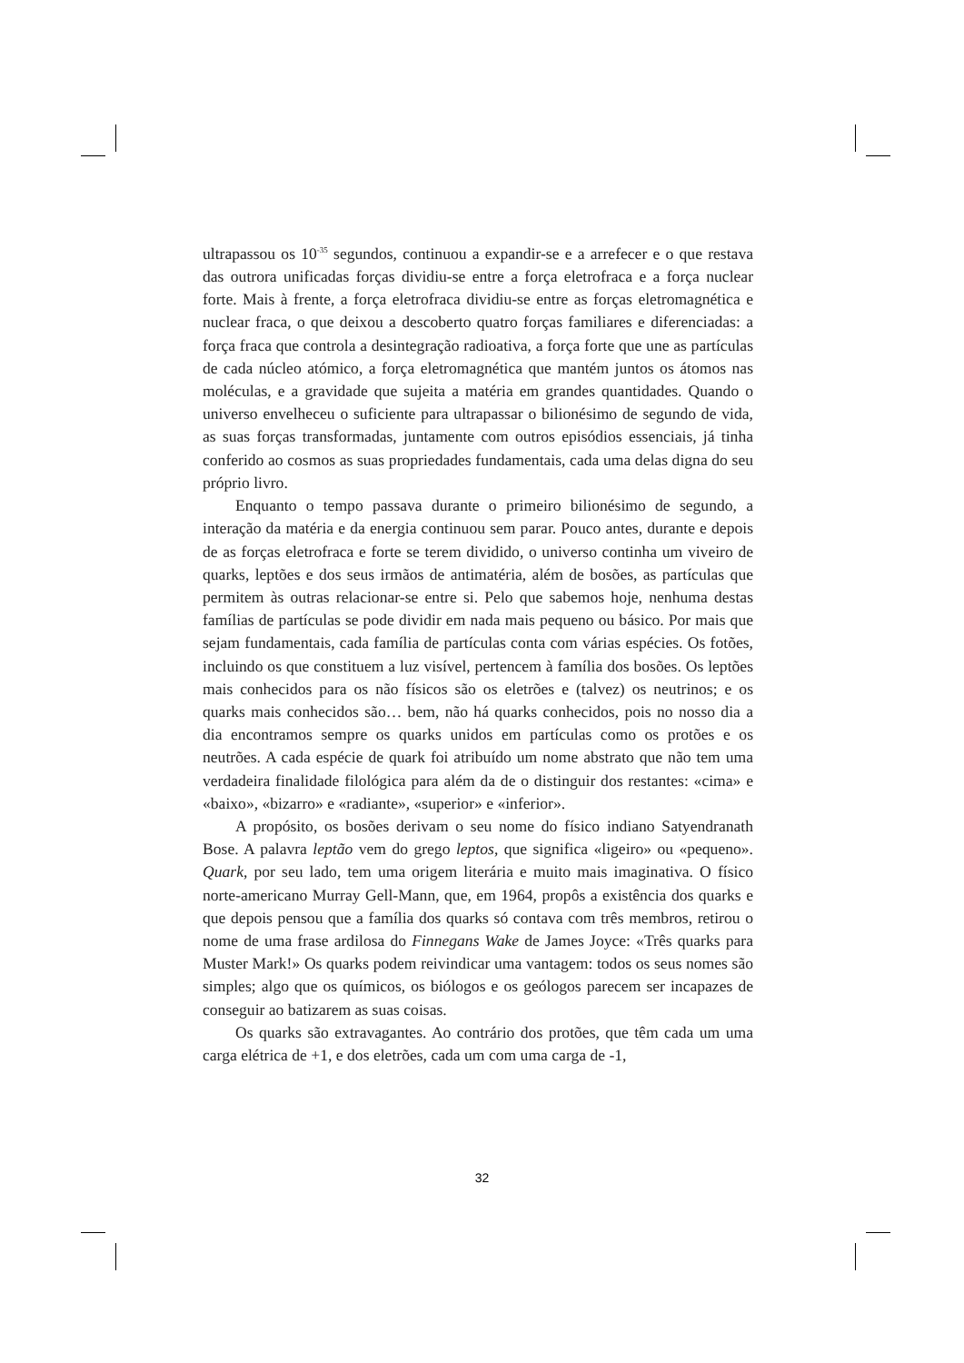ultrapassou os 10<sup>-35</sup> segundos, continuou a expandir-se e a arrefecer e o que restava das outrora unificadas forças dividiu-se entre a força eletrofraca e a força nuclear forte. Mais à frente, a força eletrofraca dividiu-se entre as forças eletromagnética e nuclear fraca, o que deixou a descoberto quatro forças familiares e diferenciadas: a força fraca que controla a desintegração radioativa, a força forte que une as partículas de cada núcleo atómico, a força eletromagnética que mantém juntos os átomos nas moléculas, e a gravidade que sujeita a matéria em grandes quantidades. Quando o universo envelheceu o suficiente para ultrapassar o bilionésimo de segundo de vida, as suas forças transformadas, juntamente com outros episódios essenciais, já tinha conferido ao cosmos as suas propriedades fundamentais, cada uma delas digna do seu próprio livro.
Enquanto o tempo passava durante o primeiro bilionésimo de segundo, a interação da matéria e da energia continuou sem parar. Pouco antes, durante e depois de as forças eletrofraca e forte se terem dividido, o universo continha um viveiro de quarks, leptões e dos seus irmãos de antimatéria, além de bosões, as partículas que permitem às outras relacionar-se entre si. Pelo que sabemos hoje, nenhuma destas famílias de partículas se pode dividir em nada mais pequeno ou básico. Por mais que sejam fundamentais, cada família de partículas conta com várias espécies. Os fotões, incluindo os que constituem a luz visível, pertencem à família dos bosões. Os leptões mais conhecidos para os não físicos são os eletrões e (talvez) os neutrinos; e os quarks mais conhecidos são… bem, não há quarks conhecidos, pois no nosso dia a dia encontramos sempre os quarks unidos em partículas como os protões e os neutrões. A cada espécie de quark foi atribuído um nome abstrato que não tem uma verdadeira finalidade filológica para além da de o distinguir dos restantes: «cima» e «baixo», «bizarro» e «radiante», «superior» e «inferior».
A propósito, os bosões derivam o seu nome do físico indiano Satyendranath Bose. A palavra leptão vem do grego leptos, que significa «ligeiro» ou «pequeno». Quark, por seu lado, tem uma origem literária e muito mais imaginativa. O físico norte-americano Murray Gell-Mann, que, em 1964, propôs a existência dos quarks e que depois pensou que a família dos quarks só contava com três membros, retirou o nome de uma frase ardilosa do Finnegans Wake de James Joyce: «Três quarks para Muster Mark!» Os quarks podem reivindicar uma vantagem: todos os seus nomes são simples; algo que os químicos, os biólogos e os geólogos parecem ser incapazes de conseguir ao batizarem as suas coisas.
Os quarks são extravagantes. Ao contrário dos protões, que têm cada um uma carga elétrica de +1, e dos eletrões, cada um com uma carga de -1,
32